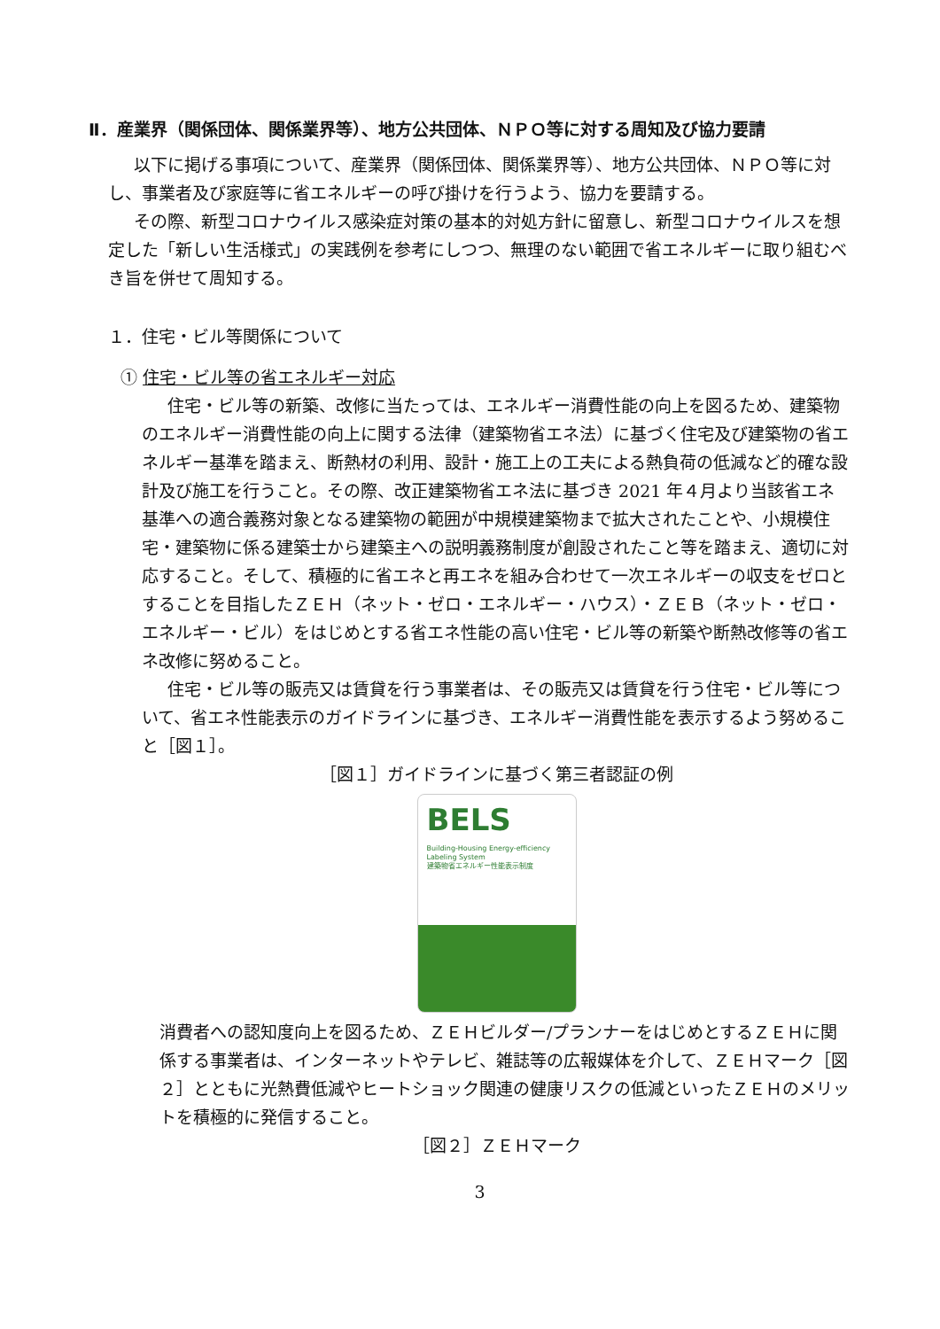Ⅱ．産業界（関係団体、関係業界等）、地方公共団体、ＮＰＯ等に対する周知及び協力要請
以下に掲げる事項について、産業界（関係団体、関係業界等）、地方公共団体、ＮＰＯ等に対し、事業者及び家庭等に省エネルギーの呼び掛けを行うよう、協力を要請する。
その際、新型コロナウイルス感染症対策の基本的対処方針に留意し、新型コロナウイルスを想定した「新しい生活様式」の実践例を参考にしつつ、無理のない範囲で省エネルギーに取り組むべき旨を併せて周知する。
１．住宅・ビル等関係について
① 住宅・ビル等の省エネルギー対応
住宅・ビル等の新築、改修に当たっては、エネルギー消費性能の向上を図るため、建築物のエネルギー消費性能の向上に関する法律（建築物省エネ法）に基づく住宅及び建築物の省エネルギー基準を踏まえ、断熱材の利用、設計・施工上の工夫による熱負荷の低減など的確な設計及び施工を行うこと。その際、改正建築物省エネ法に基づき 2021 年４月より当該省エネ基準への適合義務対象となる建築物の範囲が中規模建築物まで拡大されたことや、小規模住宅・建築物に係る建築士から建築主への説明義務制度が創設されたこと等を踏まえ、適切に対応すること。そして、積極的に省エネと再エネを組み合わせて一次エネルギーの収支をゼロとすることを目指したＺＥＨ（ネット・ゼロ・エネルギー・ハウス）・ＺＥＢ（ネット・ゼロ・エネルギー・ビル）をはじめとする省エネ性能の高い住宅・ビル等の新築や断熱改修等の省エネ改修に努めること。
住宅・ビル等の販売又は賃貸を行う事業者は、その販売又は賃貸を行う住宅・ビル等について、省エネ性能表示のガイドラインに基づき、エネルギー消費性能を表示するよう努めること［図１］。
［図１］ガイドラインに基づく第三者認証の例
BELS
Building-Housing Energy-efficiency Labeling System
建築物省エネルギー性能表示制度
消費者への認知度向上を図るため、ＺＥＨビルダー/プランナーをはじめとするＺＥＨに関係する事業者は、インターネットやテレビ、雑誌等の広報媒体を介して、ＺＥＨマーク［図２］とともに光熱費低減やヒートショック関連の健康リスクの低減といったＺＥＨのメリットを積極的に発信すること。
［図２］ＺＥＨマーク
3